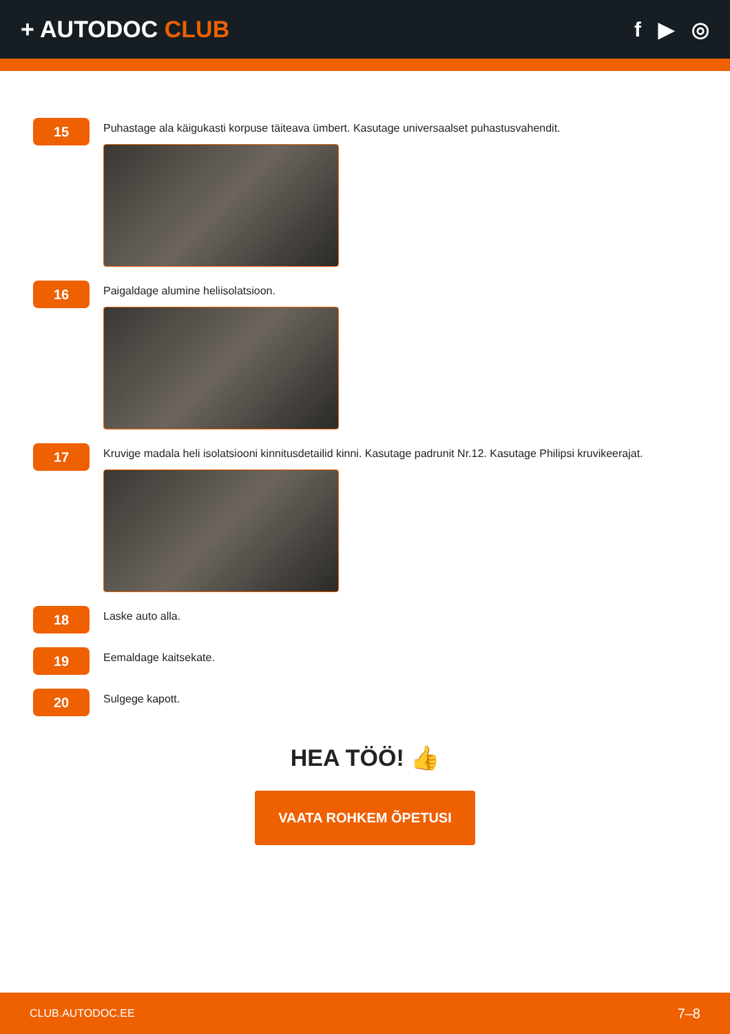+ AUTODOC CLUB f ▶ ◎
15
Puhastage ala käigukasti korpuse täiteava ümbert. Kasutage universaalset puhastusvahendit.
16
Paigaldage alumine heliisolatsioon.
17
Kruvige madala heli isolatsiooni kinnitusdetailid kinni. Kasutage padrunit Nr.12. Kasutage Philipsi kruvikeerajat.
18
Laske auto alla.
19
Eemaldage kaitsekate.
20
Sulgege kapott.
HEA TÖÖ! 👍
VAATA ROHKEM ÕPETUSI
CLUB.AUTODOC.EE 7–8